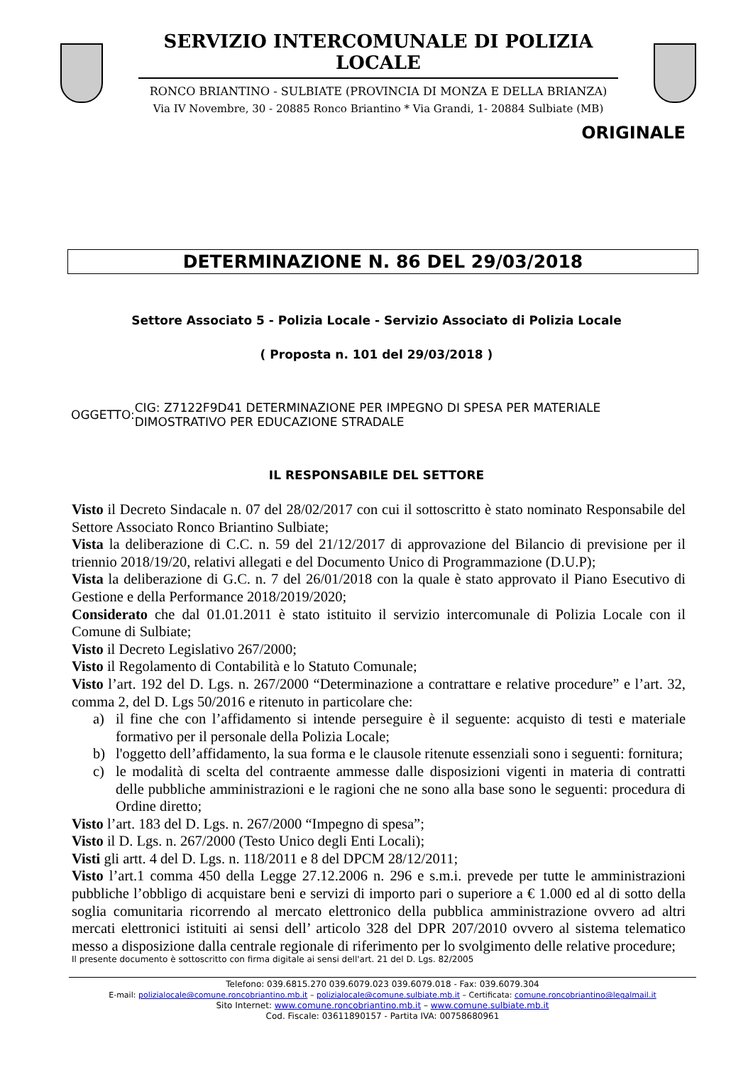SERVIZIO INTERCOMUNALE DI POLIZIA LOCALE
RONCO BRIANTINO - SULBIATE (PROVINCIA DI MONZA E DELLA BRIANZA)
Via IV Novembre, 30 - 20885 Ronco Briantino * Via Grandi, 1- 20884 Sulbiate (MB)
ORIGINALE
DETERMINAZIONE N. 86 DEL 29/03/2018
Settore Associato 5 - Polizia Locale - Servizio Associato di Polizia Locale
( Proposta n. 101 del 29/03/2018 )
OGGETTO:
CIG: Z7122F9D41 DETERMINAZIONE PER IMPEGNO DI SPESA PER MATERIALE DIMOSTRATIVO PER EDUCAZIONE STRADALE
IL RESPONSABILE DEL SETTORE
Visto il Decreto Sindacale n. 07 del 28/02/2017 con cui il sottoscritto è stato nominato Responsabile del Settore Associato Ronco Briantino Sulbiate;
Vista la deliberazione di C.C. n. 59 del 21/12/2017 di approvazione del Bilancio di previsione per il triennio 2018/19/20, relativi allegati e del Documento Unico di Programmazione (D.U.P);
Vista la deliberazione di G.C. n. 7 del 26/01/2018 con la quale è stato approvato il Piano Esecutivo di Gestione e della Performance 2018/2019/2020;
Considerato che dal 01.01.2011 è stato istituito il servizio intercomunale di Polizia Locale con il Comune di Sulbiate;
Visto il Decreto Legislativo 267/2000;
Visto il Regolamento di Contabilità e lo Statuto Comunale;
Visto l’art. 192 del D. Lgs. n. 267/2000 “Determinazione a contrattare e relative procedure” e l’art. 32, comma 2, del D. Lgs 50/2016 e ritenuto in particolare che:
a) il fine che con l’affidamento si intende perseguire è il seguente: acquisto di testi e materiale formativo per il personale della Polizia Locale;
b) l'oggetto dell’affidamento, la sua forma e le clausole ritenute essenziali sono i seguenti: fornitura;
c) le modalità di scelta del contraente ammesse dalle disposizioni vigenti in materia di contratti delle pubbliche amministrazioni e le ragioni che ne sono alla base sono le seguenti: procedura di Ordine diretto;
Visto l’art. 183 del D. Lgs. n. 267/2000 “Impegno di spesa”;
Visto il D. Lgs. n. 267/2000 (Testo Unico degli Enti Locali);
Visti gli artt. 4 del D. Lgs. n. 118/2011 e 8 del DPCM 28/12/2011;
Visto l’art.1 comma 450 della Legge 27.12.2006 n. 296 e s.m.i. prevede per tutte le amministrazioni pubbliche l’obbligo di acquistare beni e servizi di importo pari o superiore a € 1.000 ed al di sotto della soglia comunitaria ricorrendo al mercato elettronico della pubblica amministrazione ovvero ad altri mercati elettronici istituiti ai sensi dell’ articolo 328 del DPR 207/2010 ovvero al sistema telematico messo a disposizione dalla centrale regionale di riferimento per lo svolgimento delle relative procedure;
Il presente documento è sottoscritto con firma digitale ai sensi dell'art. 21 del D. Lgs. 82/2005
Telefono: 039.6815.270 039.6079.023 039.6079.018 - Fax: 039.6079.304
E-mail: polizialocale@comune.roncobriantino.mb.it – polizialocale@comune.sulbiate.mb.it – Certificata: comune.roncobriantino@legalmail.it
Sito Internet: www.comune.roncobriantino.mb.it – www.comune.sulbiate.mb.it
Cod. Fiscale: 03611890157 - Partita IVA: 00758680961